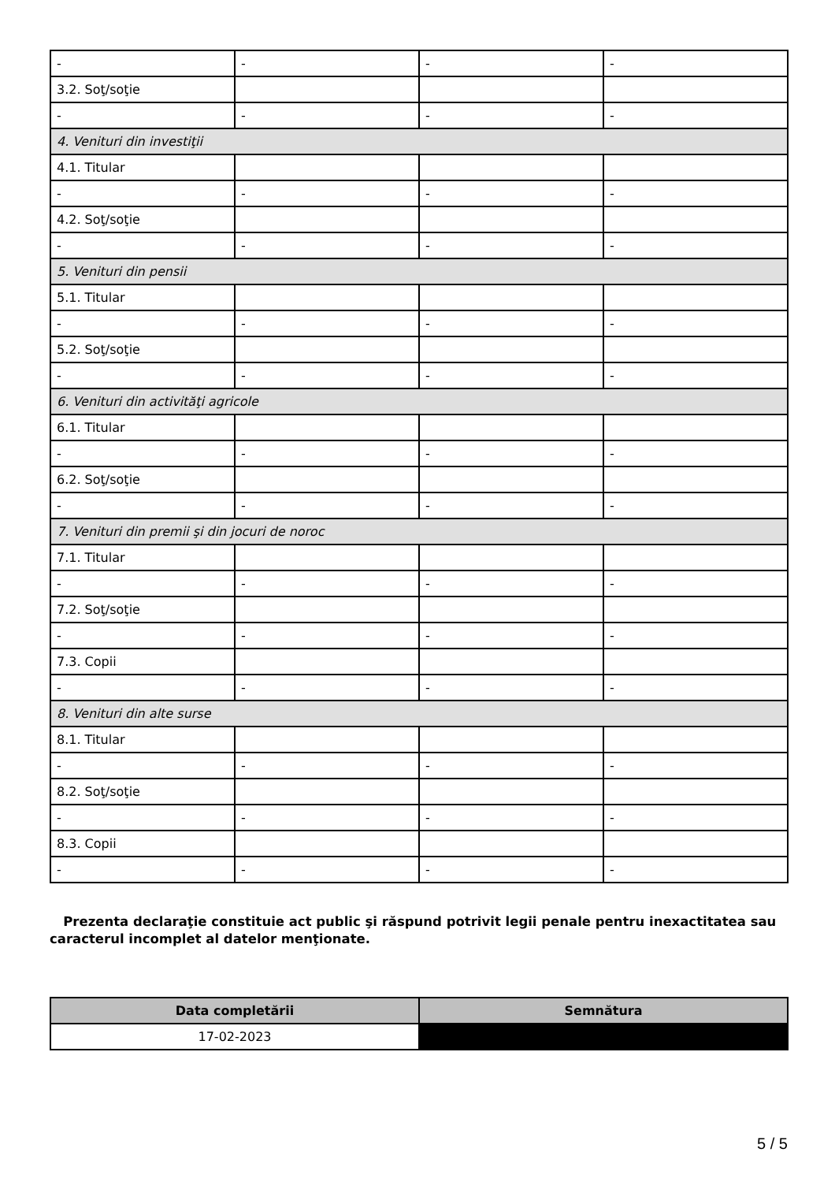| - | - | - | - |
| 3.2. Soţ/soţie | | | |
| - | - | - | - |
| 4. Venituri din investiţii | | | |
| 4.1. Titular | | | |
| - | - | - | - |
| 4.2. Soţ/soţie | | | |
| - | - | - | - |
| 5. Venituri din pensii | | | |
| 5.1. Titular | | | |
| - | - | - | - |
| 5.2. Soţ/soţie | | | |
| - | - | - | - |
| 6. Venituri din activităţi agricole | | | |
| 6.1. Titular | | | |
| - | - | - | - |
| 6.2. Soţ/soţie | | | |
| - | - | - | - |
| 7. Venituri din premii şi din jocuri de noroc | | | |
| 7.1. Titular | | | |
| - | - | - | - |
| 7.2. Soţ/soţie | | | |
| - | - | - | - |
| 7.3. Copii | | | |
| - | - | - | - |
| 8. Venituri din alte surse | | | |
| 8.1. Titular | | | |
| - | - | - | - |
| 8.2. Soţ/soţie | | | |
| - | - | - | - |
| 8.3. Copii | | | |
| - | - | - | - |
Prezenta declaraţie constituie act public şi răspund potrivit legii penale pentru inexactitatea sau caracterul incomplet al datelor menţionate.
| Data completării | Semnătura |
| --- | --- |
| 17-02-2023 | |
5 / 5